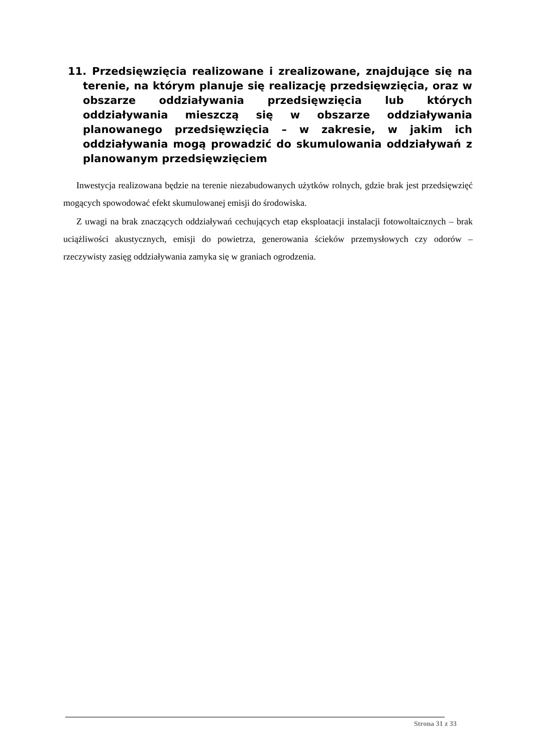11. Przedsięwzięcia realizowane i zrealizowane, znajdujące się na terenie, na którym planuje się realizację przedsięwzięcia, oraz w obszarze oddziaływania przedsięwzięcia lub których oddziaływania mieszczą się w obszarze oddziaływania planowanego przedsięwzięcia – w zakresie, w jakim ich oddziaływania mogą prowadzić do skumulowania oddziaływań z planowanym przedsięwzięciem
Inwestycja realizowana będzie na terenie niezabudowanych użytków rolnych, gdzie brak jest przedsięwzięć mogących spowodować efekt skumulowanej emisji do środowiska.
Z uwagi na brak znaczących oddziaływań cechujących etap eksploatacji instalacji fotowoltaicznych – brak uciążliwości akustycznych, emisji do powietrza, generowania ścieków przemysłowych czy odorów – rzeczywisty zasięg oddziaływania zamyka się w graniach ogrodzenia.
Strona 31 z 33